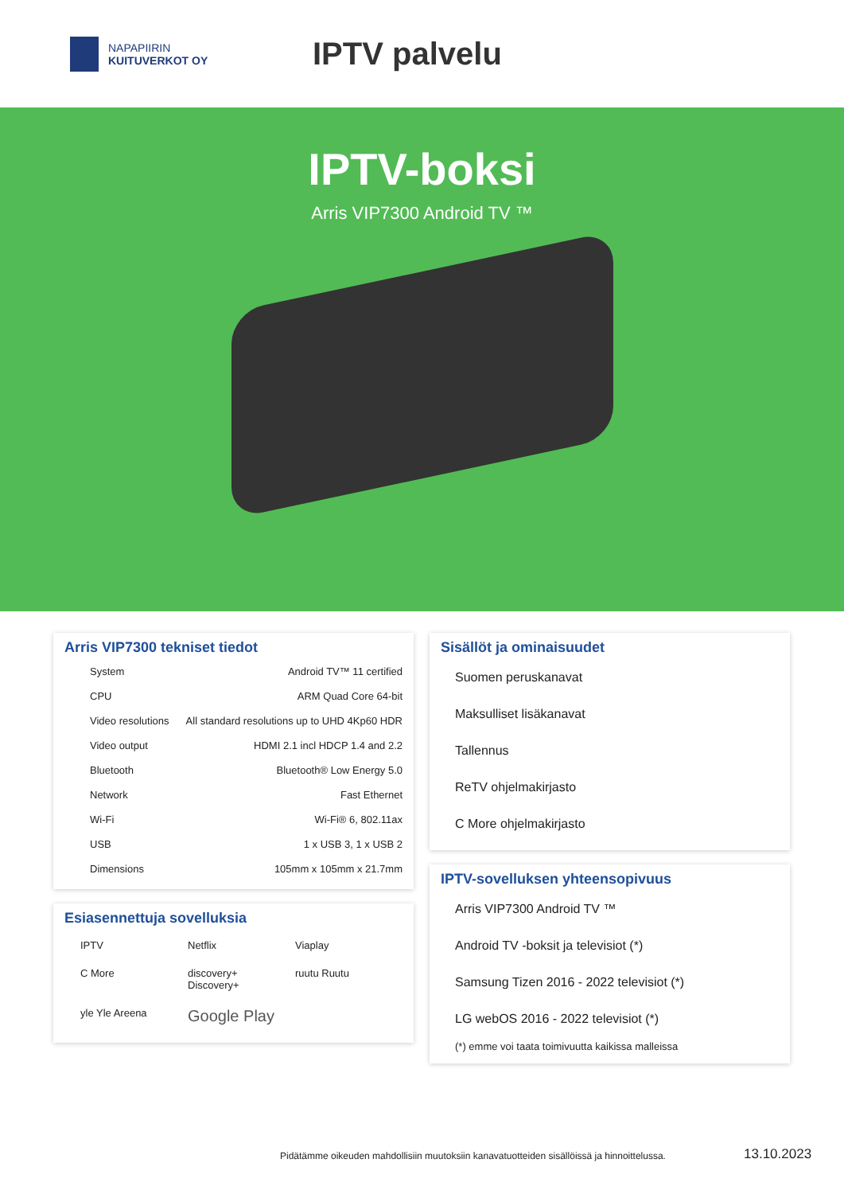NAPAPIIRIN
KUITUVERKOT OY
IPTV palvelu
IPTV-boksi
Arris VIP7300 Android TV ™
Arris VIP7300 tekniset tiedot
| System | Android TV™ 11 certified |
| CPU | ARM Quad Core 64-bit |
| Video resolutions | All standard resolutions up to UHD 4Kp60 HDR |
| Video output | HDMI 2.1 incl HDCP 1.4 and 2.2 |
| Bluetooth | Bluetooth® Low Energy 5.0 |
| Network | Fast Ethernet |
| Wi-Fi | Wi-Fi® 6, 802.11ax |
| USB | 1 x USB 3, 1 x USB 2 |
| Dimensions | 105mm x 105mm x 21.7mm |
Esiasennettuja sovelluksia
IPTV
Netflix
Viaplay
C More
discovery+ Discovery+
ruutu Ruutu
yle Yle Areena
Google Play
Sisällöt ja ominaisuudet
Suomen peruskanavat
Maksulliset lisäkanavat
Tallennus
ReTV ohjelmakirjasto
C More ohjelmakirjasto
IPTV-sovelluksen yhteensopivuus
Arris VIP7300 Android TV ™
Android TV -boksit ja televisiot (*)
Samsung Tizen 2016 - 2022 televisiot (*)
LG webOS 2016 - 2022 televisiot (*)
(*) emme voi taata toimivuutta kaikissa malleissa
Pidätämme oikeuden mahdollisiin muutoksiin kanavatuotteiden sisällöissä ja hinnoittelussa.
13.10.2023